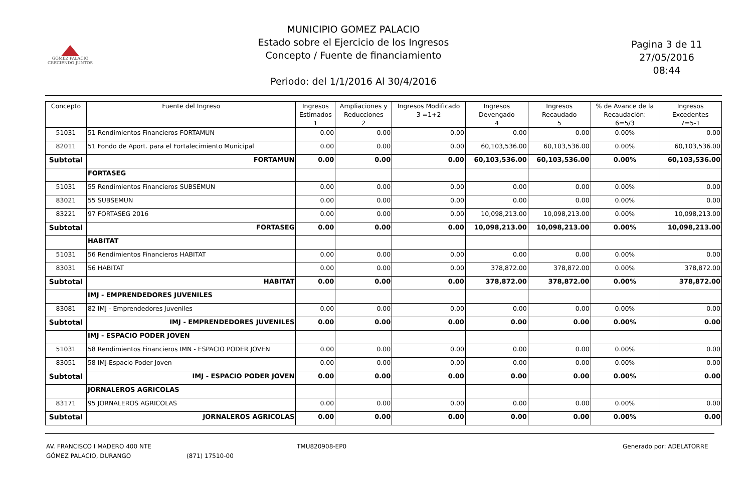GÓMEZ PALACIO
CRECIENDO JUNTOS
MUNICIPIO GOMEZ PALACIO
Estado sobre el Ejercicio de los Ingresos
Concepto / Fuente de financiamiento
Periodo: del 1/1/2016 Al 30/4/2016
Pagina 3 de 11
27/05/2016
08:44
| Concepto | Fuente del Ingreso | Ingresos Estimados 1 | Ampliaciones y Reducciones 2 | Ingresos Modificado 3 =1+2 | Ingresos Devengado 4 | Ingresos Recaudado 5 | % de Avance de la Recaudación: 6=5/3 | Ingresos Excedentes 7=5-1 |
| --- | --- | --- | --- | --- | --- | --- | --- | --- |
| 51031 | 51 Rendimientos Financieros FORTAMUN | 0.00 | 0.00 | 0.00 | 0.00 | 0.00 | 0.00% | 0.00 |
| 82011 | 51 Fondo de Aport. para el Fortalecimiento Municipal | 0.00 | 0.00 | 0.00 | 60,103,536.00 | 60,103,536.00 | 0.00% | 60,103,536.00 |
| Subtotal | FORTAMUN | 0.00 | 0.00 | 0.00 | 60,103,536.00 | 60,103,536.00 | 0.00% | 60,103,536.00 |
| | FORTASEG | | | | | | | |
| 51031 | 55 Rendimientos Financieros SUBSEMUN | 0.00 | 0.00 | 0.00 | 0.00 | 0.00 | 0.00% | 0.00 |
| 83021 | 55 SUBSEMUN | 0.00 | 0.00 | 0.00 | 0.00 | 0.00 | 0.00% | 0.00 |
| 83221 | 97 FORTASEG 2016 | 0.00 | 0.00 | 0.00 | 10,098,213.00 | 10,098,213.00 | 0.00% | 10,098,213.00 |
| Subtotal | FORTASEG | 0.00 | 0.00 | 0.00 | 10,098,213.00 | 10,098,213.00 | 0.00% | 10,098,213.00 |
| | HABITAT | | | | | | | |
| 51031 | 56 Rendimientos Financieros HABITAT | 0.00 | 0.00 | 0.00 | 0.00 | 0.00 | 0.00% | 0.00 |
| 83031 | 56 HABITAT | 0.00 | 0.00 | 0.00 | 378,872.00 | 378,872.00 | 0.00% | 378,872.00 |
| Subtotal | HABITAT | 0.00 | 0.00 | 0.00 | 378,872.00 | 378,872.00 | 0.00% | 378,872.00 |
| | IMJ - EMPRENDEDORES JUVENILES | | | | | | | |
| 83081 | 82 IMJ - Emprendedores Juveniles | 0.00 | 0.00 | 0.00 | 0.00 | 0.00 | 0.00% | 0.00 |
| Subtotal | IMJ - EMPRENDEDORES JUVENILES | 0.00 | 0.00 | 0.00 | 0.00 | 0.00 | 0.00% | 0.00 |
| | IMJ - ESPACIO PODER JOVEN | | | | | | | |
| 51031 | 58 Rendimientos Financieros IMN - ESPACIO PODER JOVEN | 0.00 | 0.00 | 0.00 | 0.00 | 0.00 | 0.00% | 0.00 |
| 83051 | 58 IMJ-Espacio Poder Joven | 0.00 | 0.00 | 0.00 | 0.00 | 0.00 | 0.00% | 0.00 |
| Subtotal | IMJ - ESPACIO PODER JOVEN | 0.00 | 0.00 | 0.00 | 0.00 | 0.00 | 0.00% | 0.00 |
| | JORNALEROS AGRICOLAS | | | | | | | |
| 83171 | 95 JORNALEROS AGRICOLAS | 0.00 | 0.00 | 0.00 | 0.00 | 0.00 | 0.00% | 0.00 |
| Subtotal | JORNALEROS AGRICOLAS | 0.00 | 0.00 | 0.00 | 0.00 | 0.00 | 0.00% | 0.00 |
AV. FRANCISCO I MADERO 400 NTE
GÓMEZ PALACIO, DURANGO
(871) 17510-00 TMU820908-EP0 Generado por: ADELATORRE